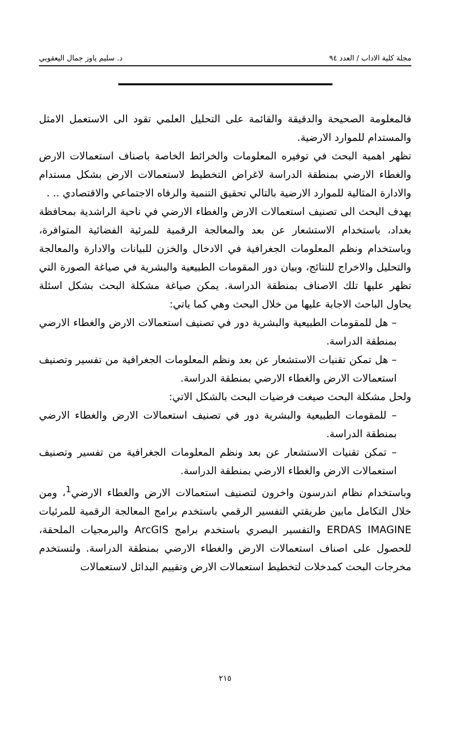مجلة كلية الاداب / العدد ٩٤ د. سليم ياوز جمال اليعقوبي
فالمعلومة الصحيحة والدقيقة والقائمة على التحليل العلمي تقود الى الاستعمل الامثل والمستدام للموارد الارضية.
تظهر اهمية البحث في توفيره المعلومات والخرائط الخاصة باصناف استعمالات الارض والغطاء الارضي بمنطقة الدراسة لاغراض التخطيط لاستعمالات الارض بشكل مستدام والادارة المثالية للموارد الارضية بالتالي تحقيق التنمية والرفاه الاجتماعي والاقتصادي .. .
يهدف البحث الى تصنيف استعمالات الارض والغطاء الارضي في ناحية الراشدية بمحافظة بغداد، باستخدام الاستشعار عن بعد والمعالجة الرقمية للمرئية الفضائية المتوافرة، وباستخدام ونظم المعلومات الجغرافية في الادخال والخزن للبيانات والادارة والمعالجة والتحليل والاخراج للنتائج، وبيان دور المقومات الطبيعية والبشرية في صياغة الصورة التي تظهر عليها تلك الاصناف بمنطقة الدراسة. يمكن صياغة مشكلة البحث بشكل اسئلة يحاول الباحث الاجابة عليها من خلال البحث وهي كما ياتي:
– هل للمقومات الطبيعية والبشرية دور في تصنيف استعمالات الارض والغطاء الارضي بمنطقة الدراسة.
– هل تمكن تقنيات الاستشعار عن بعد ونظم المعلومات الجغرافية من تفسير وتصنيف استعمالات الارض والغطاء الارضي بمنطقة الدراسة.
ولحل مشكلة البحث صيغت فرضيات البحث بالشكل الاتي:
– للمقومات الطبيعية والبشرية دور في تصنيف استعمالات الارض والغطاء الارضي بمنطقة الدراسة.
– تمكن تقنيات الاستشعار عن بعد ونظم المعلومات الجغرافية من تفسير وتصنيف استعمالات الارض والغطاء الارضي بمنطقة الدراسة.
وباستخدام نظام اندرسون واخرون لتصنيف استعمالات الارض والغطاء الارضي<sup>1</sup>، ومن خلال التكامل مابين طريقتي التفسير الرقمي باستخدم برامج المعالجة الرقمية للمرئيات ERDAS IMAGINE والتفسير البصري باستخدم برامج ArcGIS والبرمجيات الملحقة، للحصول على اصناف استعمالات الارض والغطاء الارضي بمنطقة الدراسة. ولتستخدم مخرجات البحث كمدخلات لتخطيط استعمالات الارض وتقييم البدائل لاستعمالات
٢١٥